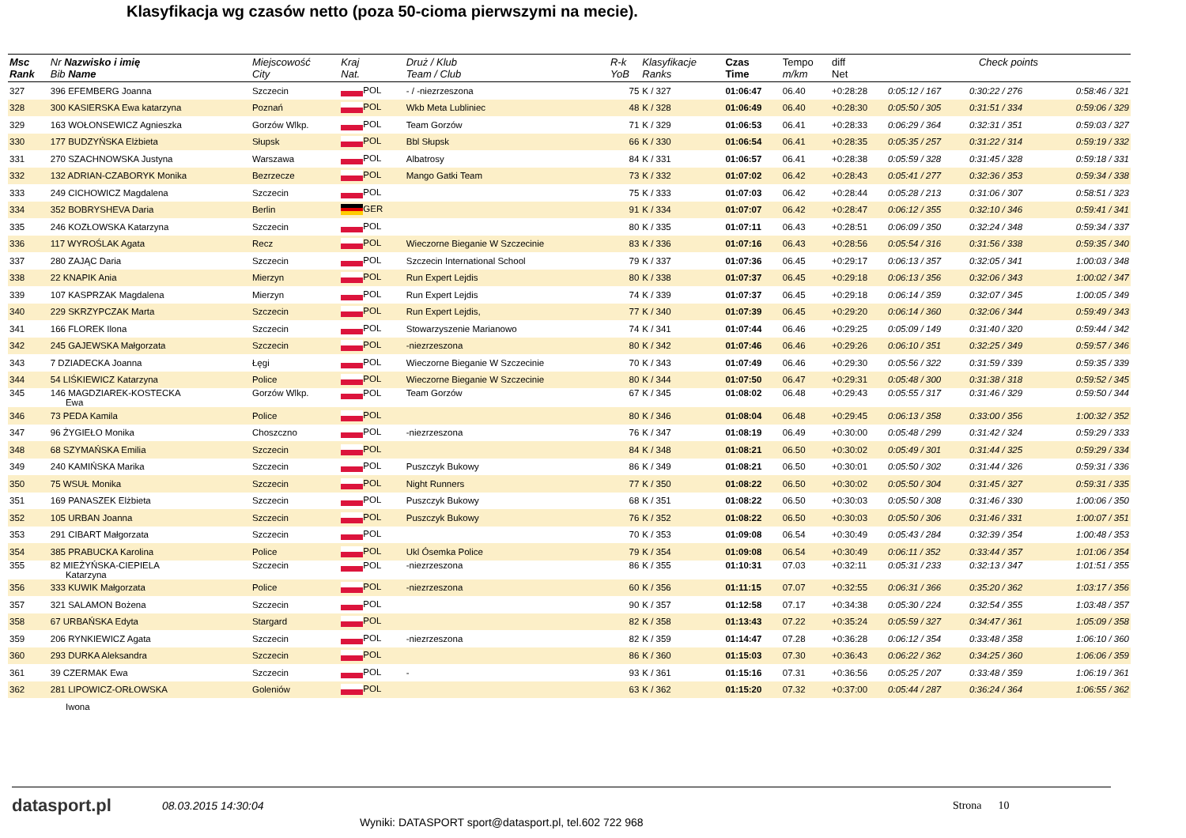Klasyfikacja wg czasów netto (poza 50-cioma pierwszymi na mecie).
| Msc Rank | Nr Nazwisko i imię Bib Name | Miejscowość City | Kraj Nat. | Druż / Klub Team / Club | R-k YoB | Klasyfikacje Ranks | Czas Time | Tempo m/km | diff Net | Check points | | |
| --- | --- | --- | --- | --- | --- | --- | --- | --- | --- | --- | --- | --- |
| 327 | 396 EFEMBERG Joanna | Szczecin | POL | - / -niezrzeszona | 75 | K / 327 | 01:06:47 | 06.40 | +0:28:28 | 0:05:12 / 167 | 0:30:22 / 276 | 0:58:46 / 321 |
| 328 | 300 KASIERSKA Ewa katarzyna | Poznań | POL | Wkb Meta Lubliniec | 48 | K / 328 | 01:06:49 | 06.40 | +0:28:30 | 0:05:50 / 305 | 0:31:51 / 334 | 0:59:06 / 329 |
| 329 | 163 WOŁONSEWICZ Agnieszka | Gorzów Wlkp. | POL | Team Gorzów | 71 | K / 329 | 01:06:53 | 06.41 | +0:28:33 | 0:06:29 / 364 | 0:32:31 / 351 | 0:59:03 / 327 |
| 330 | 177 BUDZYŃSKA Elżbieta | Słupsk | POL | Bbl Słupsk | 66 | K / 330 | 01:06:54 | 06.41 | +0:28:35 | 0:05:35 / 257 | 0:31:22 / 314 | 0:59:19 / 332 |
| 331 | 270 SZACHNOWSKA Justyna | Warszawa | POL | Albatrosy | 84 | K / 331 | 01:06:57 | 06.41 | +0:28:38 | 0:05:59 / 328 | 0:31:45 / 328 | 0:59:18 / 331 |
| 332 | 132 ADRIAN-CZABORYK Monika | Bezrzecze | POL | Mango Gatki Team | 73 | K / 332 | 01:07:02 | 06.42 | +0:28:43 | 0:05:41 / 277 | 0:32:36 / 353 | 0:59:34 / 338 |
| 333 | 249 CICHOWICZ Magdalena | Szczecin | POL | | 75 | K / 333 | 01:07:03 | 06.42 | +0:28:44 | 0:05:28 / 213 | 0:31:06 / 307 | 0:58:51 / 323 |
| 334 | 352 BOBRYSHEVA Daria | Berlin | GER | | 91 | K / 334 | 01:07:07 | 06.42 | +0:28:47 | 0:06:12 / 355 | 0:32:10 / 346 | 0:59:41 / 341 |
| 335 | 246 KOZŁOWSKA Katarzyna | Szczecin | POL | | 80 | K / 335 | 01:07:11 | 06.43 | +0:28:51 | 0:06:09 / 350 | 0:32:24 / 348 | 0:59:34 / 337 |
| 336 | 117 WYROŚLAK Agata | Recz | POL | Wieczorne Bieganie W Szczecinie | 83 | K / 336 | 01:07:16 | 06.43 | +0:28:56 | 0:05:54 / 316 | 0:31:56 / 338 | 0:59:35 / 340 |
| 337 | 280 ZAJĄC Daria | Szczecin | POL | Szczecin International School | 79 | K / 337 | 01:07:36 | 06.45 | +0:29:17 | 0:06:13 / 357 | 0:32:05 / 341 | 1:00:03 / 348 |
| 338 | 22 KNAPIK Ania | Mierzyn | POL | Run Expert Lejdis | 80 | K / 338 | 01:07:37 | 06.45 | +0:29:18 | 0:06:13 / 356 | 0:32:06 / 343 | 1:00:02 / 347 |
| 339 | 107 KASPRZAK Magdalena | Mierzyn | POL | Run Expert Lejdis | 74 | K / 339 | 01:07:37 | 06.45 | +0:29:18 | 0:06:14 / 359 | 0:32:07 / 345 | 1:00:05 / 349 |
| 340 | 229 SKRZYPCZAK Marta | Szczecin | POL | Run Expert Lejdis, | 77 | K / 340 | 01:07:39 | 06.45 | +0:29:20 | 0:06:14 / 360 | 0:32:06 / 344 | 0:59:49 / 343 |
| 341 | 166 FLOREK Ilona | Szczecin | POL | Stowarzyszenie Marianowo | 74 | K / 341 | 01:07:44 | 06.46 | +0:29:25 | 0:05:09 / 149 | 0:31:40 / 320 | 0:59:44 / 342 |
| 342 | 245 GAJEWSKA Małgorzata | Szczecin | POL | -niezrzeszona | 80 | K / 342 | 01:07:46 | 06.46 | +0:29:26 | 0:06:10 / 351 | 0:32:25 / 349 | 0:59:57 / 346 |
| 343 | 7 DZIADECKA Joanna | Łęgi | POL | Wieczorne Bieganie W Szczecinie | 70 | K / 343 | 01:07:49 | 06.46 | +0:29:30 | 0:05:56 / 322 | 0:31:59 / 339 | 0:59:35 / 339 |
| 344 | 54 LIŚKIEWICZ Katarzyna | Police | POL | Wieczorne Bieganie W Szczecinie | 80 | K / 344 | 01:07:50 | 06.47 | +0:29:31 | 0:05:48 / 300 | 0:31:38 / 318 | 0:59:52 / 345 |
| 345 | 146 MAGDZIAREK-KOSTECKA Ewa | Gorzów Wlkp. | POL | Team Gorzów | 67 | K / 345 | 01:08:02 | 06.48 | +0:29:43 | 0:05:55 / 317 | 0:31:46 / 329 | 0:59:50 / 344 |
| 346 | 73 PEDA Kamila | Police | POL | | 80 | K / 346 | 01:08:04 | 06.48 | +0:29:45 | 0:06:13 / 358 | 0:33:00 / 356 | 1:00:32 / 352 |
| 347 | 96 ŻYGIEŁO Monika | Choszczno | POL | -niezrzeszona | 76 | K / 347 | 01:08:19 | 06.49 | +0:30:00 | 0:05:48 / 299 | 0:31:42 / 324 | 0:59:29 / 333 |
| 348 | 68 SZYMAŃSKA Emilia | Szczecin | POL | | 84 | K / 348 | 01:08:21 | 06.50 | +0:30:02 | 0:05:49 / 301 | 0:31:44 / 325 | 0:59:29 / 334 |
| 349 | 240 KAMIŃSKA Marika | Szczecin | POL | Puszczyk Bukowy | 86 | K / 349 | 01:08:21 | 06.50 | +0:30:01 | 0:05:50 / 302 | 0:31:44 / 326 | 0:59:31 / 336 |
| 350 | 75 WSUŁ Monika | Szczecin | POL | Night Runners | 77 | K / 350 | 01:08:22 | 06.50 | +0:30:02 | 0:05:50 / 304 | 0:31:45 / 327 | 0:59:31 / 335 |
| 351 | 169 PANASZEK Elżbieta | Szczecin | POL | Puszczyk Bukowy | 68 | K / 351 | 01:08:22 | 06.50 | +0:30:03 | 0:05:50 / 308 | 0:31:46 / 330 | 1:00:06 / 350 |
| 352 | 105 URBAN Joanna | Szczecin | POL | Puszczyk Bukowy | 76 | K / 352 | 01:08:22 | 06.50 | +0:30:03 | 0:05:50 / 306 | 0:31:46 / 331 | 1:00:07 / 351 |
| 353 | 291 CIBART Małgorzata | Szczecin | POL | | 70 | K / 353 | 01:09:08 | 06.54 | +0:30:49 | 0:05:43 / 284 | 0:32:39 / 354 | 1:00:48 / 353 |
| 354 | 385 PRABUCKA Karolina | Police | POL | Ukl Ósemka Police | 79 | K / 354 | 01:09:08 | 06.54 | +0:30:49 | 0:06:11 / 352 | 0:33:44 / 357 | 1:01:06 / 354 |
| 355 | 82 MIEŻYŃSKA-CIEPIELA Katarzyna | Szczecin | POL | -niezrzeszona | 86 | K / 355 | 01:10:31 | 07.03 | +0:32:11 | 0:05:31 / 233 | 0:32:13 / 347 | 1:01:51 / 355 |
| 356 | 333 KUWIK Małgorzata | Police | POL | -niezrzeszona | 60 | K / 356 | 01:11:15 | 07.07 | +0:32:55 | 0:06:31 / 366 | 0:35:20 / 362 | 1:03:17 / 356 |
| 357 | 321 SALAMON Bożena | Szczecin | POL | | 90 | K / 357 | 01:12:58 | 07.17 | +0:34:38 | 0:05:30 / 224 | 0:32:54 / 355 | 1:03:48 / 357 |
| 358 | 67 URBAŃSKA Edyta | Stargard | POL | | 82 | K / 358 | 01:13:43 | 07.22 | +0:35:24 | 0:05:59 / 327 | 0:34:47 / 361 | 1:05:09 / 358 |
| 359 | 206 RYNKIEWICZ Agata | Szczecin | POL | -niezrzeszona | 82 | K / 359 | 01:14:47 | 07.28 | +0:36:28 | 0:06:12 / 354 | 0:33:48 / 358 | 1:06:10 / 360 |
| 360 | 293 DURKA Aleksandra | Szczecin | POL | | 86 | K / 360 | 01:15:03 | 07.30 | +0:36:43 | 0:06:22 / 362 | 0:34:25 / 360 | 1:06:06 / 359 |
| 361 | 39 CZERMAK Ewa | Szczecin | POL | - | 93 | K / 361 | 01:15:16 | 07.31 | +0:36:56 | 0:05:25 / 207 | 0:33:48 / 359 | 1:06:19 / 361 |
| 362 | 281 LIPOWICZ-ORŁOWSKA | Goleniów | POL | | 63 | K / 362 | 01:15:20 | 07.32 | +0:37:00 | 0:05:44 / 287 | 0:36:24 / 364 | 1:06:55 / 362 |
| | Iwona | | | | | | | | | | | |
datasport.pl
08.03.2015 14:30:04 Strona 10
Wyniki: DATASPORT sport@datasport.pl, tel.602 722 968